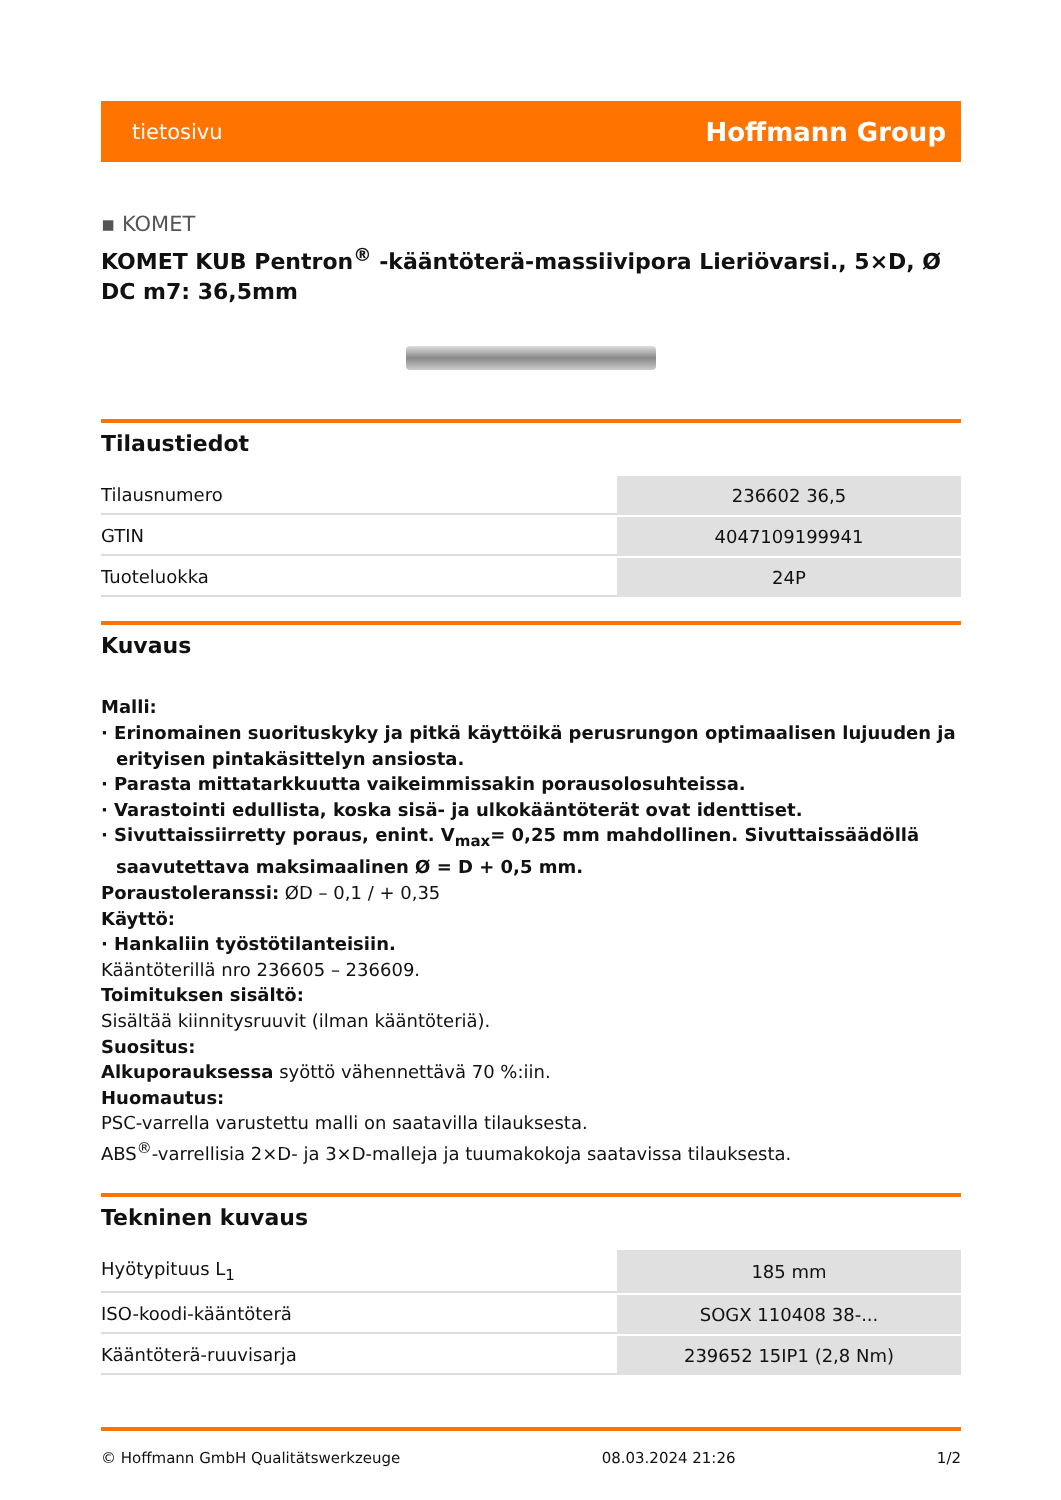tietosivu Hoffmann Group
▪ KOMET
KOMET KUB Pentron<sup>®</sup> -kääntöterä-massiivipora Lieriövarsi., 5×D, Ø DC m7: 36,5mm
Tilaustiedot
| Tilausnumero | 236602 36,5 |
| GTIN | 4047109199941 |
| Tuoteluokka | 24P |
Kuvaus
Malli:
· Erinomainen suorituskyky ja pitkä käyttöikä perusrungon optimaalisen lujuuden ja erityisen pintakäsittelyn ansiosta.
· Parasta mittatarkkuutta vaikeimmissakin porausolosuhteissa.
· Varastointi edullista, koska sisä- ja ulkokääntöterät ovat identtiset.
· Sivuttaissiirretty poraus, enint. V<sub>max</sub>= 0,25 mm mahdollinen. Sivuttaissäädöllä saavutettava maksimaalinen Ø = D + 0,5 mm.
Poraustoleranssi: ØD – 0,1 / + 0,35
Käyttö:
· Hankaliin työstötilanteisiin.
Kääntöterillä nro 236605 – 236609.
Toimituksen sisältö:
Sisältää kiinnitysruuvit (ilman kääntöteriä).
Suositus:
Alkuporauksessa syöttö vähennettävä 70 %:iin.
Huomautus:
PSC-varrella varustettu malli on saatavilla tilauksesta.
ABS<sup>®</sup>-varrellisia 2×D- ja 3×D-malleja ja tuumakokoja saatavissa tilauksesta.
Tekninen kuvaus
| Hyötypituus L<sub>1</sub> | 185 mm |
| ISO-koodi-kääntöterä | SOGX 110408 38-... |
| Kääntöterä-ruuvisarja | 239652 15IP1 (2,8 Nm) |
© Hoffmann GmbH Qualitätswerkzeuge 08.03.2024 21:26 1/2